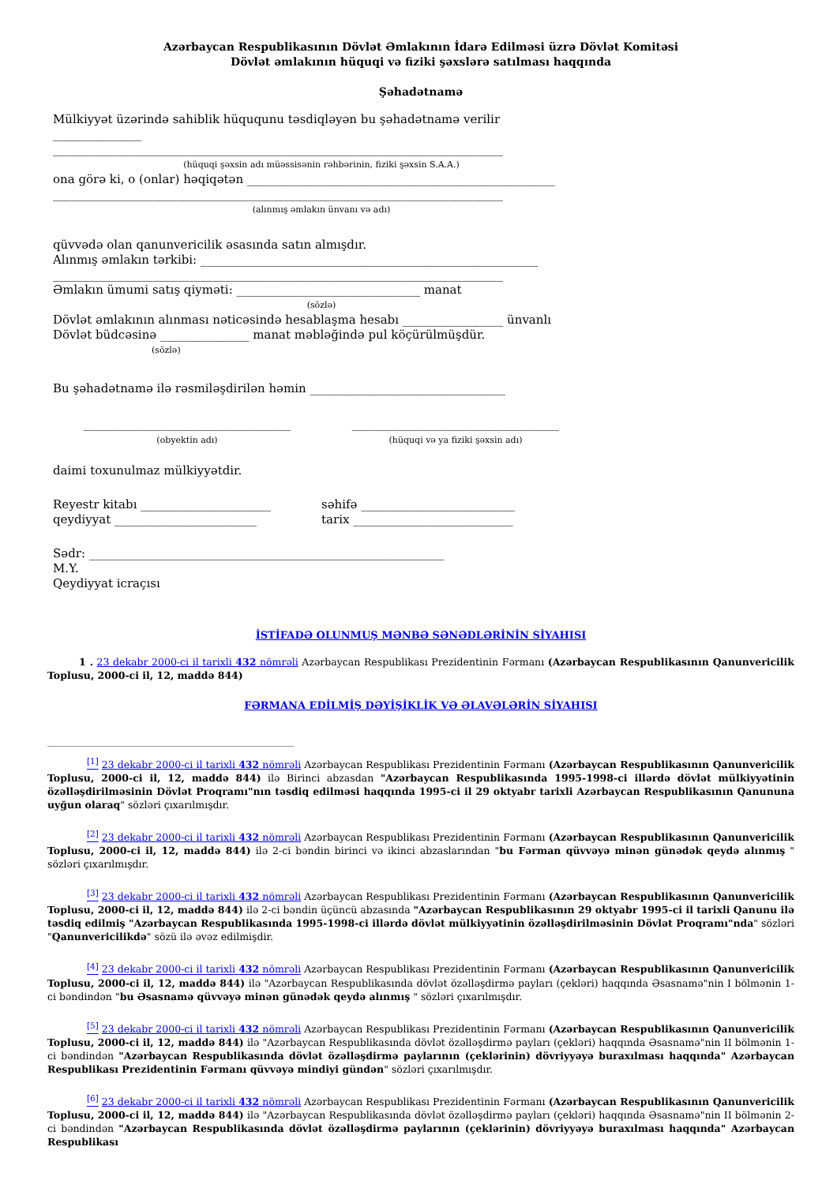Azərbaycan Respublikasının Dövlət Əmlakının İdarə Edilməsi üzrə Dövlət Komitəsi
Dövlət əmlakının hüquqi və fiziki şəxslərə satılması haqqında
Şəhadətnamə
Mülkiyyət üzərində sahiblik hüququnu təsdiqləyən bu şəhadətnamə verilir _______________
____________________________________________________________________________
(hüquqi şəxsin adı müəssisənin rəhbərinin, fiziki şəxsin S.A.A.)
ona görə ki, o (onlar) həqiqətən ____________________________________________________
____________________________________________________________________________
(alınmış əmlakın ünvanı və adı)
qüvvədə olan qanunvericilik əsasında satın almışdır.
Alınmış əmlakın tərkibi: _________________________________________________________
____________________________________________________________________________
Əmlakın ümumi satış qiyməti: _______________________________ manat
(sözlə)
Dövlət əmlakının alınması nəticəsində hesablaşma hesabı _________________ ünvanlı Dövlət büdcəsinə _______________ manat məbləğində pul köçürülmüşdür.
(sözlə)
Bu şəhadətnamə ilə rəsmiləşdirilən həmin _________________________________
___________________________________
(obyektin adı)
___________________________________
(hüquqi və ya fiziki şəxsin adı)
daimi toxunulmaz mülkiyyətdir.
Reyestr kitabı ______________________
qeydiyyat ________________________
səhifə __________________________
tarix ___________________________
Sədr: ____________________________________________________________
M.Y.
Qeydiyyat icraçısı
İSTİFADƏ OLUNMUŞ MƏNBƏ SƏNƏDLƏRİNİN SİYAHISI
1 . 23 dekabr 2000-ci il tarixli 432 nömrəli Azərbaycan Respublikası Prezidentinin Fərmanı (Azərbaycan Respublikasının Qanunvericilik Toplusu, 2000-ci il, 12, maddə 844)
FƏRMANA EDİLMİŞ DƏYİŞİKLİK VƏ ƏLAVƏLƏRİN SİYAHISI
<sup>[1]</sup> 23 dekabr 2000-ci il tarixli 432 nömrəli Azərbaycan Respublikası Prezidentinin Fərmanı (Azərbaycan Respublikasının Qanunvericilik Toplusu, 2000-ci il, 12, maddə 844) ilə Birinci abzasdan "Azərbaycan Respublikasında 1995-1998-ci illərdə dövlət mülkiyyətinin özəlləşdirilməsinin Dövlət Proqramı"nın təsdiq edilməsi haqqında 1995-ci il 29 oktyabr tarixli Azərbaycan Respublikasının Qanununa uyğun olaraq" sözləri çıxarılmışdır.
<sup>[2]</sup> 23 dekabr 2000-ci il tarixli 432 nömrəli Azərbaycan Respublikası Prezidentinin Fərmanı (Azərbaycan Respublikasının Qanunvericilik Toplusu, 2000-ci il, 12, maddə 844) ilə 2-ci bəndin birinci və ikinci abzaslarından "bu Fərman qüvvəyə minən günədək qeydə alınmış " sözləri çıxarılmışdır.
<sup>[3]</sup> 23 dekabr 2000-ci il tarixli 432 nömrəli Azərbaycan Respublikası Prezidentinin Fərmanı (Azərbaycan Respublikasının Qanunvericilik Toplusu, 2000-ci il, 12, maddə 844) ilə 2-ci bəndin üçüncü abzasında "Azərbaycan Respublikasının 29 oktyabr 1995-ci il tarixli Qanunu ilə təsdiq edilmiş "Azərbaycan Respublikasında 1995-1998-ci illərdə dövlət mülkiyyətinin özəlləşdirilməsinin Dövlət Proqramı"nda" sözləri "Qanunvericilikdə" sözü ilə əvəz edilmişdir.
<sup>[4]</sup> 23 dekabr 2000-ci il tarixli 432 nömrəli Azərbaycan Respublikası Prezidentinin Fərmanı (Azərbaycan Respublikasının Qanunvericilik Toplusu, 2000-ci il, 12, maddə 844) ilə "Azərbaycan Respublikasında dövlət özəlləşdirmə payları (çekləri) haqqında Əsasnamə"nin I bölmənin 1-ci bəndindən "bu Əsasnamə qüvvəyə minən günədək qeydə alınmış " sözləri çıxarılmışdır.
<sup>[5]</sup> 23 dekabr 2000-ci il tarixli 432 nömrəli Azərbaycan Respublikası Prezidentinin Fərmanı (Azərbaycan Respublikasının Qanunvericilik Toplusu, 2000-ci il, 12, maddə 844) ilə "Azərbaycan Respublikasında dövlət özəlləşdirmə payları (çekləri) haqqında Əsasnamə"nin II bölmənin 1-ci bəndindən "Azərbaycan Respublikasında dövlət özəlləşdirmə paylarının (çeklərinin) dövriyyəyə buraxılması haqqında" Azərbaycan Respublikası Prezidentinin Fərmanı qüvvəyə mindiyi gündən" sözləri çıxarılmışdır.
<sup>[6]</sup> 23 dekabr 2000-ci il tarixli 432 nömrəli Azərbaycan Respublikası Prezidentinin Fərmanı (Azərbaycan Respublikasının Qanunvericilik Toplusu, 2000-ci il, 12, maddə 844) ilə "Azərbaycan Respublikasında dövlət özəlləşdirmə payları (çekləri) haqqında Əsasnamə"nin II bölmənin 2-ci bəndindən "Azərbaycan Respublikasında dövlət özəlləşdirmə paylarının (çeklərinin) dövriyyəyə buraxılması haqqında" Azərbaycan Respublikası